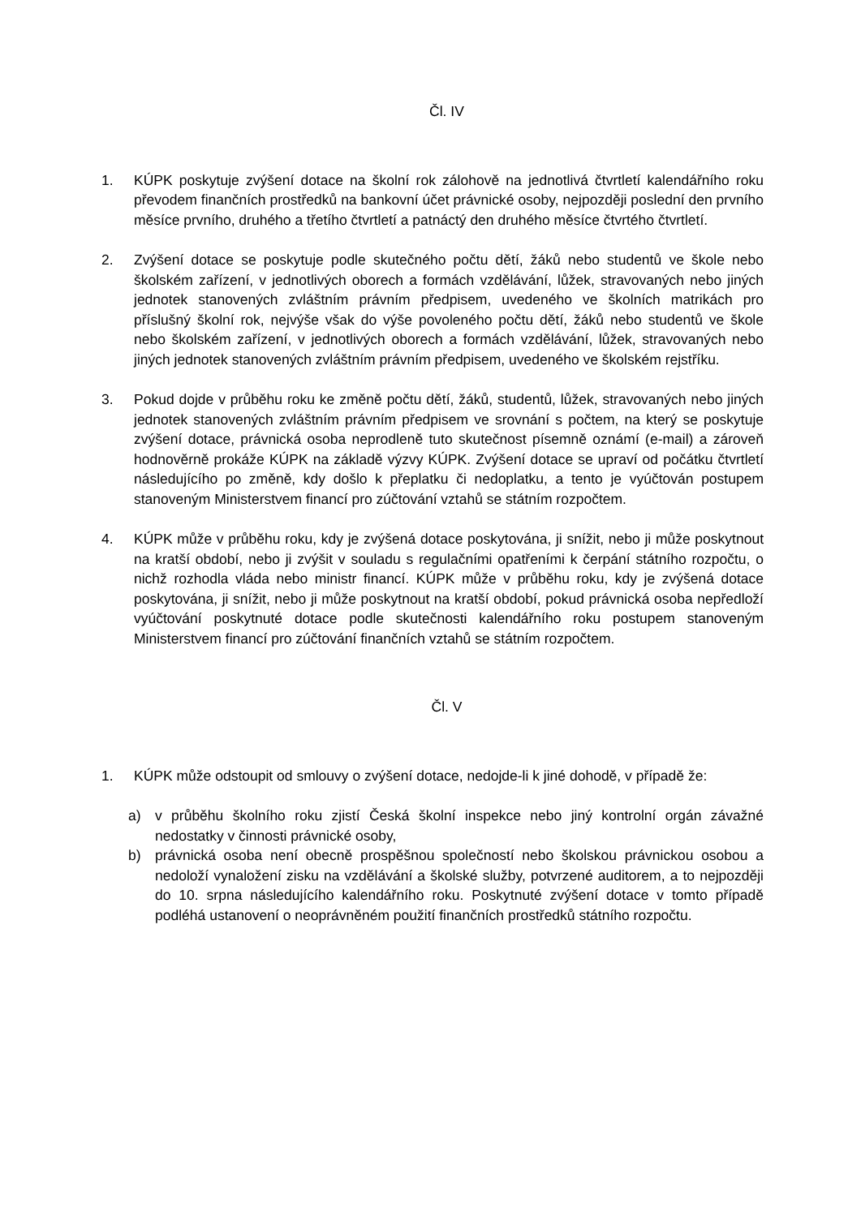Čl. IV
1. KÚPK poskytuje zvýšení dotace na školní rok zálohově na jednotlivá čtvrtletí kalendářního roku převodem finančních prostředků na bankovní účet právnické osoby, nejpozději poslední den prvního měsíce prvního, druhého a třetího čtvrtletí a patnáctý den druhého měsíce čtvrtého čtvrtletí.
2. Zvýšení dotace se poskytuje podle skutečného počtu dětí, žáků nebo studentů ve škole nebo školském zařízení, v jednotlivých oborech a formách vzdělávání, lůžek, stravovaných nebo jiných jednotek stanovených zvláštním právním předpisem, uvedeného ve školních matrikách pro příslušný školní rok, nejvýše však do výše povoleného počtu dětí, žáků nebo studentů ve škole nebo školském zařízení, v jednotlivých oborech a formách vzdělávání, lůžek, stravovaných nebo jiných jednotek stanovených zvláštním právním předpisem, uvedeného ve školském rejstříku.
3. Pokud dojde v průběhu roku ke změně počtu dětí, žáků, studentů, lůžek, stravovaných nebo jiných jednotek stanovených zvláštním právním předpisem ve srovnání s počtem, na který se poskytuje zvýšení dotace, právnická osoba neprodleně tuto skutečnost písemně oznámí (e-mail) a zároveň hodnověrně prokáže KÚPK na základě výzvy KÚPK. Zvýšení dotace se upraví od počátku čtvrtletí následujícího po změně, kdy došlo k přeplatku či nedoplatku, a tento je vyúčtován postupem stanoveným Ministerstvem financí pro zúčtování vztahů se státním rozpočtem.
4. KÚPK může v průběhu roku, kdy je zvýšená dotace poskytována, ji snížit, nebo ji může poskytnout na kratší období, nebo ji zvýšit v souladu s regulačními opatřeními k čerpání státního rozpočtu, o nichž rozhodla vláda nebo ministr financí. KÚPK může v průběhu roku, kdy je zvýšená dotace poskytována, ji snížit, nebo ji může poskytnout na kratší období, pokud právnická osoba nepředloží vyúčtování poskytnuté dotace podle skutečnosti kalendářního roku postupem stanoveným Ministerstvem financí pro zúčtování finančních vztahů se státním rozpočtem.
Čl. V
1. KÚPK může odstoupit od smlouvy o zvýšení dotace, nedojde-li k jiné dohodě, v případě že:
a) v průběhu školního roku zjistí Česká školní inspekce nebo jiný kontrolní orgán závažné nedostatky v činnosti právnické osoby,
b) právnická osoba není obecně prospěšnou společností nebo školskou právnickou osobou a nedoloží vynaložení zisku na vzdělávání a školské služby, potvrzené auditorem, a to nejpozději do 10. srpna následujícího kalendářního roku. Poskytnuté zvýšení dotace v tomto případě podléhá ustanovení o neoprávněném použití finančních prostředků státního rozpočtu.